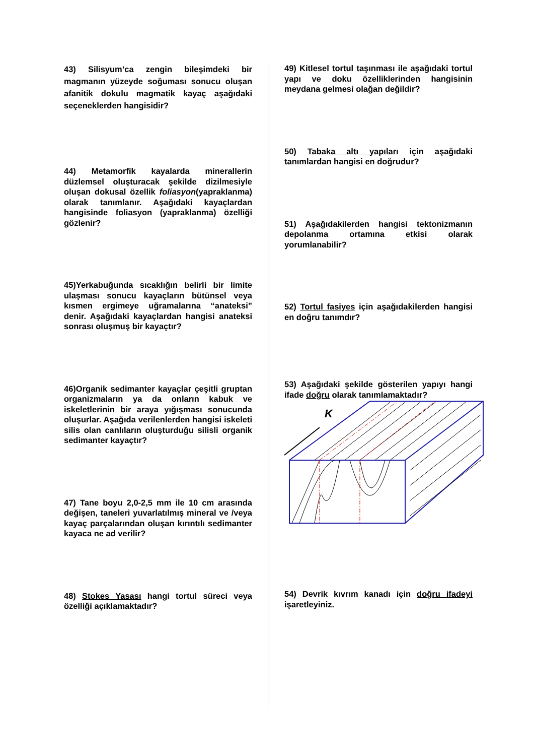43) Silisyum’ca zengin bileşimdeki bir magmanın yüzeyde soğuması sonucu oluşan afanitik dokulu magmatik kayaç aşağıdaki seçeneklerden hangisidir?
44) Metamorfik kayalarda minerallerin düzlemsel oluşturacak şekilde dizilmesiyle oluşan dokusal özellik foliasyon(yapraklanma) olarak tanımlanır. Aşağıdaki kayaçlardan hangisinde foliasyon (yapraklanma) özelliği gözlenir?
45)Yerkabuğunda sıcaklığın belirli bir limite ulaşması sonucu kayaçların bütünsel veya kısmen ergimeye uğramalarına “anateksi” denir. Aşağıdaki kayaçlardan hangisi anateksi sonrası oluşmuş bir kayaçtır?
46)Organik sedimanter kayaçlar çeşitli gruptan organizmaların ya da onların kabuk ve iskeletlerinin bir araya yığışması sonucunda oluşurlar. Aşağıda verilenlerden hangisi iskeleti silis olan canlıların oluşturduğu silisli organik sedimanter kayaçtır?
47) Tane boyu 2,0-2,5 mm ile 10 cm arasında değişen, taneleri yuvarlatılmış mineral ve /veya kayaç parçalarından oluşan kırıntılı sedimanter kayaca ne ad verilir?
48) Stokes Yasası hangi tortul süreci veya özelliği açıklamaktadır?
49) Kitlesel tortul taşınması ile aşağıdaki tortul yapı ve doku özelliklerinden hangisinin meydana gelmesi olağan değildir?
50) Tabaka altı yapıları için aşağıdaki tanımlardan hangisi en doğrudur?
51) Aşağıdakilerden hangisi tektonizmanın depolanma ortamına etkisi olarak yorumlanabilir?
52) Tortul fasiyes için aşağıdakilerden hangisi en doğru tanımdır?
53) Aşağıdaki şekilde gösterilen yapıyı hangi ifade doğru olarak tanımlamaktadır?
K
54) Devrik kıvrım kanadı için doğru ifadeyi işaretleyiniz.